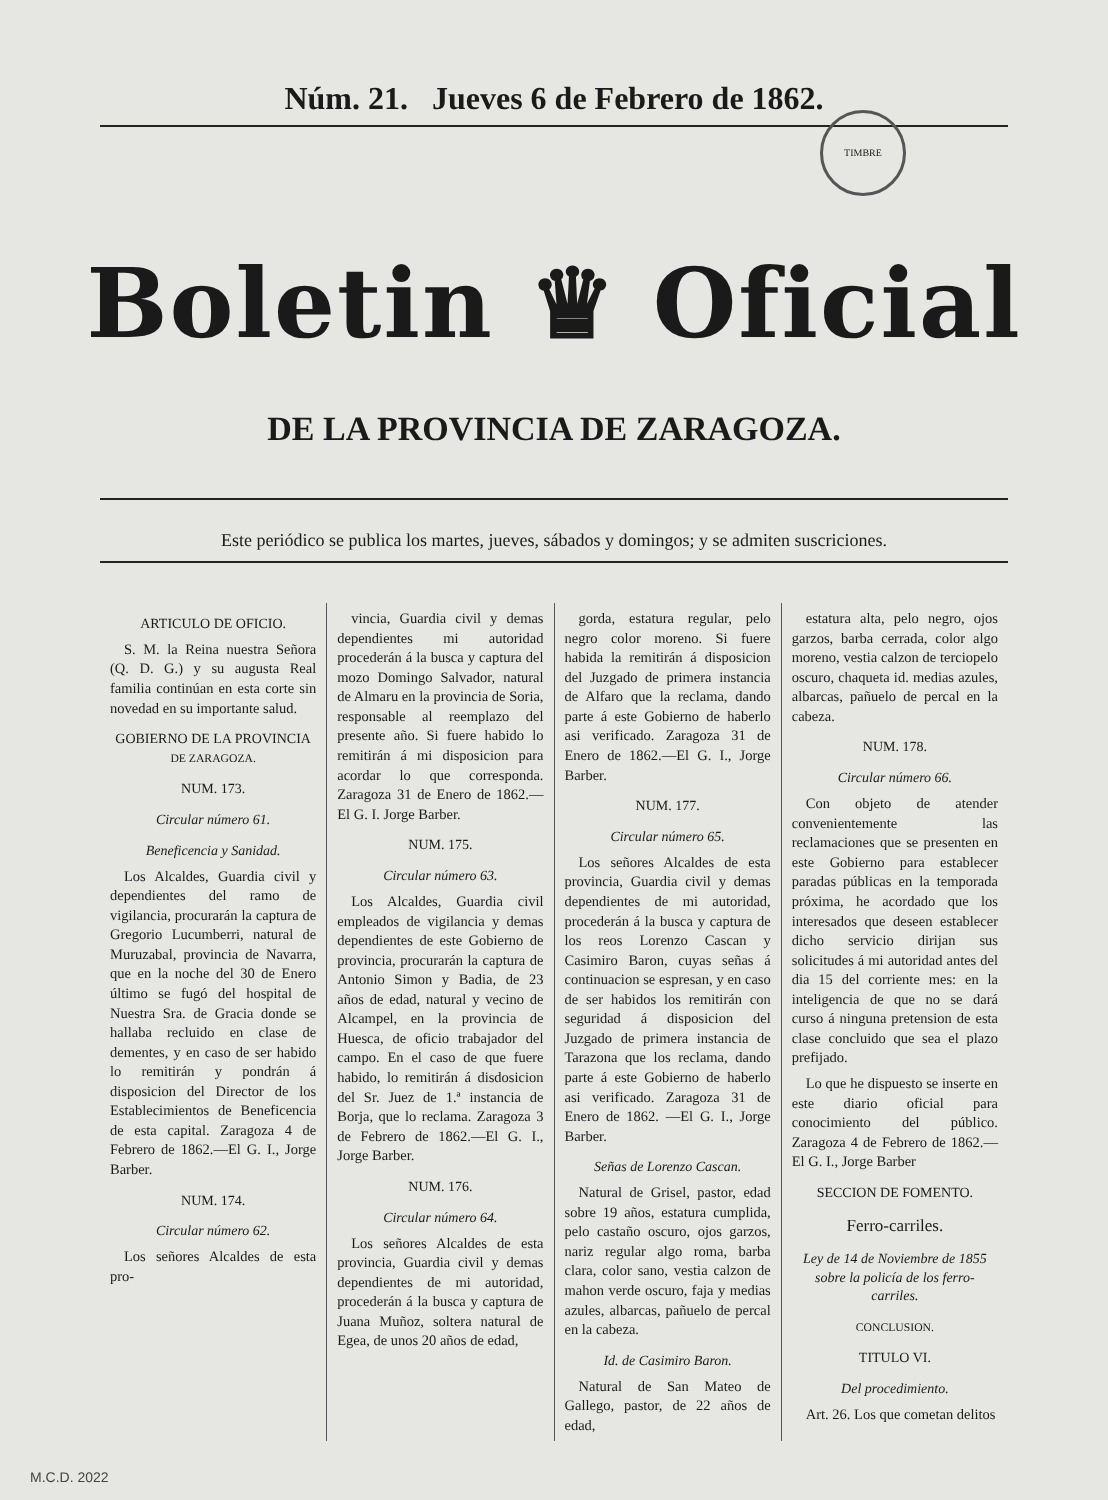Núm. 21. Jueves 6 de Febrero de 1862.
TIMBRE
Boletin ♛ Oficial
DE LA PROVINCIA DE ZARAGOZA.
Este periódico se publica los martes, jueves, sábados y domingos; y se admiten suscriciones.
ARTICULO DE OFICIO.
S. M. la Reina nuestra Señora (Q. D. G.) y su augusta Real familia continúan en esta corte sin novedad en su importante salud.
GOBIERNO DE LA PROVINCIA
DE ZARAGOZA.
NUM. 173.
Circular número 61.
Beneficencia y Sanidad.
Los Alcaldes, Guardia civil y dependientes del ramo de vigilancia, procurarán la captura de Gregorio Lucumberri, natural de Muruzabal, provincia de Navarra, que en la noche del 30 de Enero último se fugó del hospital de Nuestra Sra. de Gracia donde se hallaba recluido en clase de dementes, y en caso de ser habido lo remitirán y pondrán á disposicion del Director de los Establecimientos de Beneficencia de esta capital. Zaragoza 4 de Febrero de 1862.—El G. I., Jorge Barber.
NUM. 174.
Circular número 62.
Los señores Alcaldes de esta pro-
vincia, Guardia civil y demas dependientes mi autoridad procederán á la busca y captura del mozo Domingo Salvador, natural de Almaru en la provincia de Soria, responsable al reemplazo del presente año. Si fuere habido lo remitirán á mi disposicion para acordar lo que corresponda. Zaragoza 31 de Enero de 1862.—El G. I. Jorge Barber.
NUM. 175.
Circular número 63.
Los Alcaldes, Guardia civil empleados de vigilancia y demas dependientes de este Gobierno de provincia, procurarán la captura de Antonio Simon y Badia, de 23 años de edad, natural y vecino de Alcampel, en la provincia de Huesca, de oficio trabajador del campo. En el caso de que fuere habido, lo remitirán á disdosicion del Sr. Juez de 1.ª instancia de Borja, que lo reclama. Zaragoza 3 de Febrero de 1862.—El G. I., Jorge Barber.
NUM. 176.
Circular número 64.
Los señores Alcaldes de esta provincia, Guardia civil y demas dependientes de mi autoridad, procederán á la busca y captura de Juana Muñoz, soltera natural de Egea, de unos 20 años de edad,
gorda, estatura regular, pelo negro color moreno. Si fuere habida la remitirán á disposicion del Juzgado de primera instancia de Alfaro que la reclama, dando parte á este Gobierno de haberlo asi verificado. Zaragoza 31 de Enero de 1862.—El G. I., Jorge Barber.
NUM. 177.
Circular número 65.
Los señores Alcaldes de esta provincia, Guardia civil y demas dependientes de mi autoridad, procederán á la busca y captura de los reos Lorenzo Cascan y Casimiro Baron, cuyas señas á continuacion se espresan, y en caso de ser habidos los remitirán con seguridad á disposicion del Juzgado de primera instancia de Tarazona que los reclama, dando parte á este Gobierno de haberlo asi verificado. Zaragoza 31 de Enero de 1862. —El G. I., Jorge Barber.
Señas de Lorenzo Cascan.
Natural de Grisel, pastor, edad sobre 19 años, estatura cumplida, pelo castaño oscuro, ojos garzos, nariz regular algo roma, barba clara, color sano, vestia calzon de mahon verde oscuro, faja y medias azules, albarcas, pañuelo de percal en la cabeza.
Id. de Casimiro Baron.
Natural de San Mateo de Gallego, pastor, de 22 años de edad,
estatura alta, pelo negro, ojos garzos, barba cerrada, color algo moreno, vestia calzon de terciopelo oscuro, chaqueta id. medias azules, albarcas, pañuelo de percal en la cabeza.
NUM. 178.
Circular número 66.
Con objeto de atender convenientemente las reclamaciones que se presenten en este Gobierno para establecer paradas públicas en la temporada próxima, he acordado que los interesados que deseen establecer dicho servicio dirijan sus solicitudes á mi autoridad antes del dia 15 del corriente mes: en la inteligencia de que no se dará curso á ninguna pretension de esta clase concluido que sea el plazo prefijado.
Lo que he dispuesto se inserte en este diario oficial para conocimiento del público. Zaragoza 4 de Febrero de 1862.—El G. I., Jorge Barber
SECCION DE FOMENTO.
Ferro-carriles.
Ley de 14 de Noviembre de 1855 sobre la policía de los ferro-carriles.
CONCLUSION.
TITULO VI.
Del procedimiento.
Art. 26. Los que cometan delitos
M.C.D. 2022